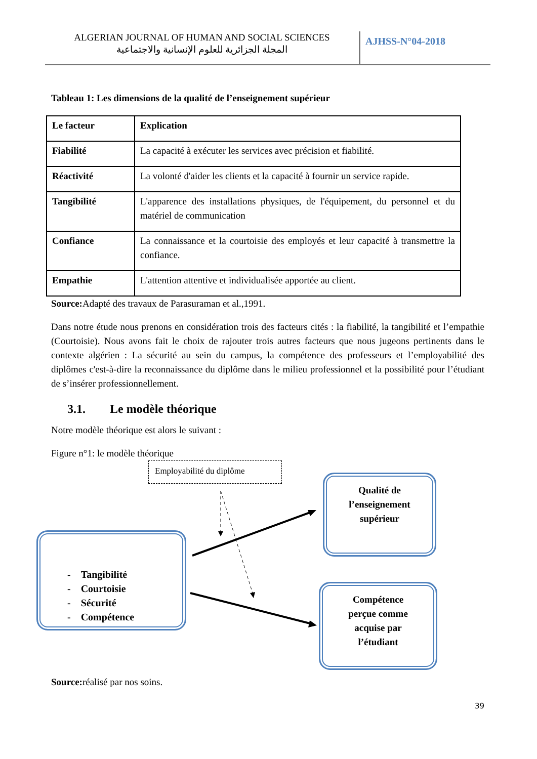ALGERIAN JOURNAL OF HUMAN AND SOCIAL SCIENCES
المجلة الجزائرية للعلوم الإنسانية والاجتماعية
AJHSS-N°04-2018
Tableau 1: Les dimensions de la qualité de l’enseignement supérieur
| Le facteur | Explication |
| Fiabilité | La capacité à exécuter les services avec précision et fiabilité. |
| Réactivité | La volonté d'aider les clients et la capacité à fournir un service rapide. |
| Tangibilité | L'apparence des installations physiques, de l'équipement, du personnel et du matériel de communication |
| Confiance | La connaissance et la courtoisie des employés et leur capacité à transmettre la confiance. |
| Empathie | L'attention attentive et individualisée apportée au client. |
Source: Adapté des travaux de Parasuraman et al.,1991.
Dans notre étude nous prenons en considération trois des facteurs cités : la fiabilité, la tangibilité et l’empathie (Courtoisie). Nous avons fait le choix de rajouter trois autres facteurs que nous jugeons pertinents dans le contexte algérien : La sécurité au sein du campus, la compétence des professeurs et l’employabilité des diplômes c'est-à-dire la reconnaissance du diplôme dans le milieu professionnel et la possibilité pour l’étudiant de s’insérer professionnellement.
3.1. Le modèle théorique
Notre modèle théorique est alors le suivant :
Figure n°1: le modèle théorique
Employabilité du diplôme
- Tangibilité
- Courtoisie
- Sécurité
- Compétence
Qualité de
l’enseignement
supérieur
Compétence
perçue comme
acquise par
l’étudiant
Source: réalisé par nos soins.
39